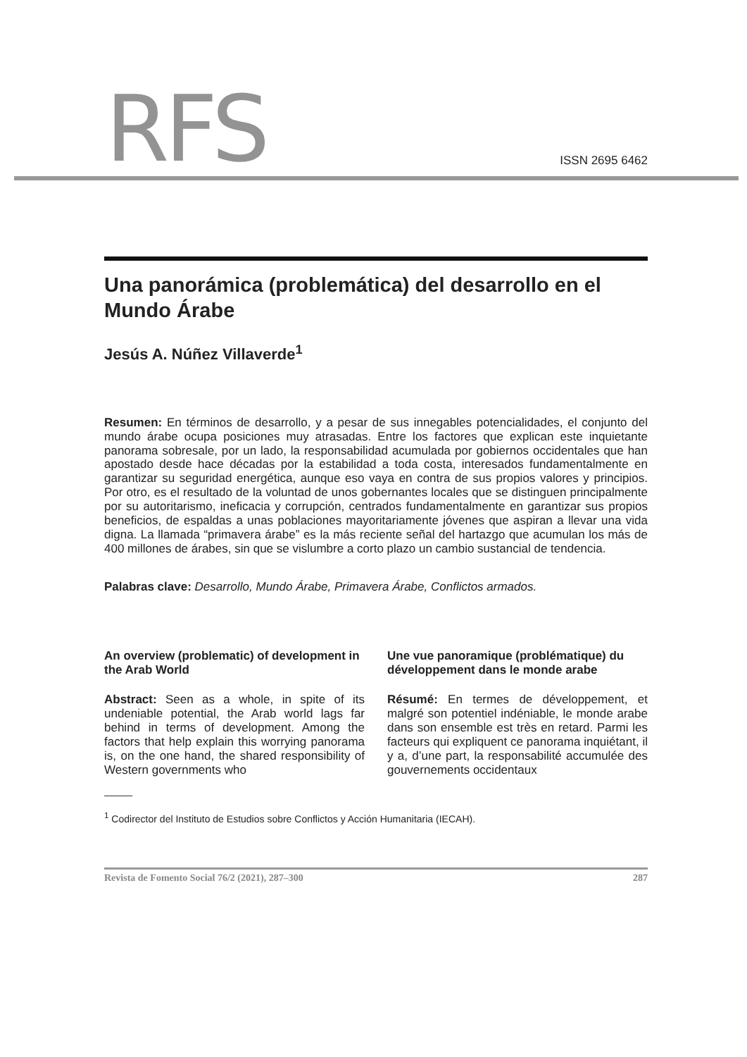RFS ISSN 2695 6462
Una panorámica (problemática) del desarrollo en el Mundo Árabe
Jesús A. Núñez Villaverde<sup>1</sup>
Resumen: En términos de desarrollo, y a pesar de sus innegables potencialidades, el conjunto del mundo árabe ocupa posiciones muy atrasadas. Entre los factores que explican este inquietante panorama sobresale, por un lado, la responsabilidad acumulada por gobiernos occidentales que han apostado desde hace décadas por la estabilidad a toda costa, interesados fundamentalmente en garantizar su seguridad energética, aunque eso vaya en contra de sus propios valores y principios. Por otro, es el resultado de la voluntad de unos gobernantes locales que se distinguen principalmente por su autoritarismo, ineficacia y corrupción, centrados fundamentalmente en garantizar sus propios beneficios, de espaldas a unas poblaciones mayoritariamente jóvenes que aspiran a llevar una vida digna. La llamada “primavera árabe” es la más reciente señal del hartazgo que acumulan los más de 400 millones de árabes, sin que se vislumbre a corto plazo un cambio sustancial de tendencia.
Palabras clave: Desarrollo, Mundo Árabe, Primavera Árabe, Conflictos armados.
An overview (problematic) of development in the Arab World
Abstract: Seen as a whole, in spite of its undeniable potential, the Arab world lags far behind in terms of development. Among the factors that help explain this worrying panorama is, on the one hand, the shared responsibility of Western governments who
Une vue panoramique (problématique) du développement dans le monde arabe
Résumé: En termes de développement, et malgré son potentiel indéniable, le monde arabe dans son ensemble est très en retard. Parmi les facteurs qui expliquent ce panorama inquiétant, il y a, d’une part, la responsabilité accumulée des gouvernements occidentaux
<sup>1</sup> Codirector del Instituto de Estudios sobre Conflictos y Acción Humanitaria (IECAH).
Revista de Fomento Social 76/2 (2021), 287–300 287